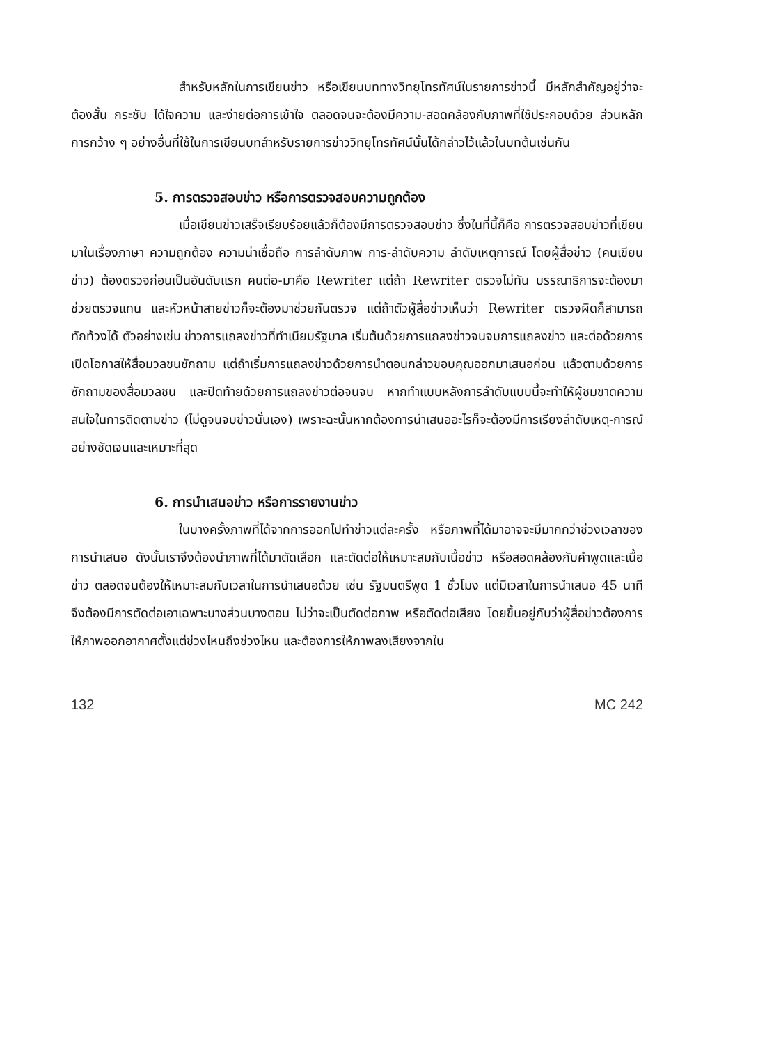สำหรับหลักในการเขียนข่าว หรือเขียนบททางวิทยุโทรทัศน์ในรายการข่าวนี้ มีหลักสำคัญอยู่ว่าจะต้องสั้น กระชับ ได้ใจความ และง่ายต่อการเข้าใจ ตลอดจนจะต้องมีความ-สอดคล้องกับภาพที่ใช้ประกอบด้วย ส่วนหลักการกว้าง ๆ อย่างอื่นที่ใช้ในการเขียนบทสำหรับรายการข่าววิทยุโทรทัศน์นั้นได้กล่าวไว้แล้วในบทต้นเช่นกัน
5. การตรวจสอบข่าว หรือการตรวจสอบความถูกต้อง
เมื่อเขียนข่าวเสร็จเรียบร้อยแล้วก็ต้องมีการตรวจสอบข่าว ซึ่งในที่นี้ก็คือ การตรวจสอบข่าวที่เขียนมาในเรื่องภาษา ความถูกต้อง ความน่าเชื่อถือ การลำดับภาพ การ-ลำดับความ ลำดับเหตุการณ์ โดยผู้สื่อข่าว (คนเขียนข่าว) ต้องตรวจก่อนเป็นอันดับแรก คนต่อ-มาคือ Rewriter แต่ถ้า Rewriter ตรวจไม่ทัน บรรณาธิการจะต้องมาช่วยตรวจแทน และหัวหน้าสายข่าวก็จะต้องมาช่วยกันตรวจ แต่ถ้าตัวผู้สื่อข่าวเห็นว่า Rewriter ตรวจผิดก็สามารถทักท้วงได้ ตัวอย่างเช่น ข่าวการแถลงข่าวที่ทำเนียบรัฐบาล เริ่มต้นด้วยการแถลงข่าวจนจบการแถลงข่าว และต่อด้วยการเปิดโอกาสให้สื่อมวลชนซักถาม แต่ถ้าเริ่มการแถลงข่าวด้วยการนำตอนกล่าวขอบคุณออกมาเสนอก่อน แล้วตามด้วยการซักถามของสื่อมวลชน และปิดท้ายด้วยการแถลงข่าวต่อจนจบ หากทำแบบหลังการลำดับแบบนี้จะทำให้ผู้ชมขาดความสนใจในการติดตามข่าว (ไม่ดูจนจบข่าวนั่นเอง) เพราะฉะนั้นหากต้องการนำเสนออะไรก็จะต้องมีการเรียงลำดับเหตุ-การณ์อย่างชัดเจนและเหมาะที่สุด
6. การนำเสนอข่าว หรือการรายงานข่าว
ในบางครั้งภาพที่ได้จากการออกไปทำข่าวแต่ละครั้ง หรือภาพที่ได้มาอาจจะมีมากกว่าช่วงเวลาของการนำเสนอ ดังนั้นเราจึงต้องนำภาพที่ได้มาตัดเลือก และตัดต่อให้เหมาะสมกับเนื้อข่าว หรือสอดคล้องกับคำพูดและเนื้อข่าว ตลอดจนต้องให้เหมาะสมกับเวลาในการนำเสนอด้วย เช่น รัฐมนตรีพูด 1 ชั่วโมง แต่มีเวลาในการนำเสนอ 45 นาที จึงต้องมีการตัดต่อเอาเฉพาะบางส่วนบางตอน ไม่ว่าจะเป็นตัดต่อภาพ หรือตัดต่อเสียง โดยขึ้นอยู่กับว่าผู้สื่อข่าวต้องการให้ภาพออกอากาศตั้งแต่ช่วงไหนถึงช่วงไหน และต้องการให้ภาพลงเสียงจากใน
132 MC 242